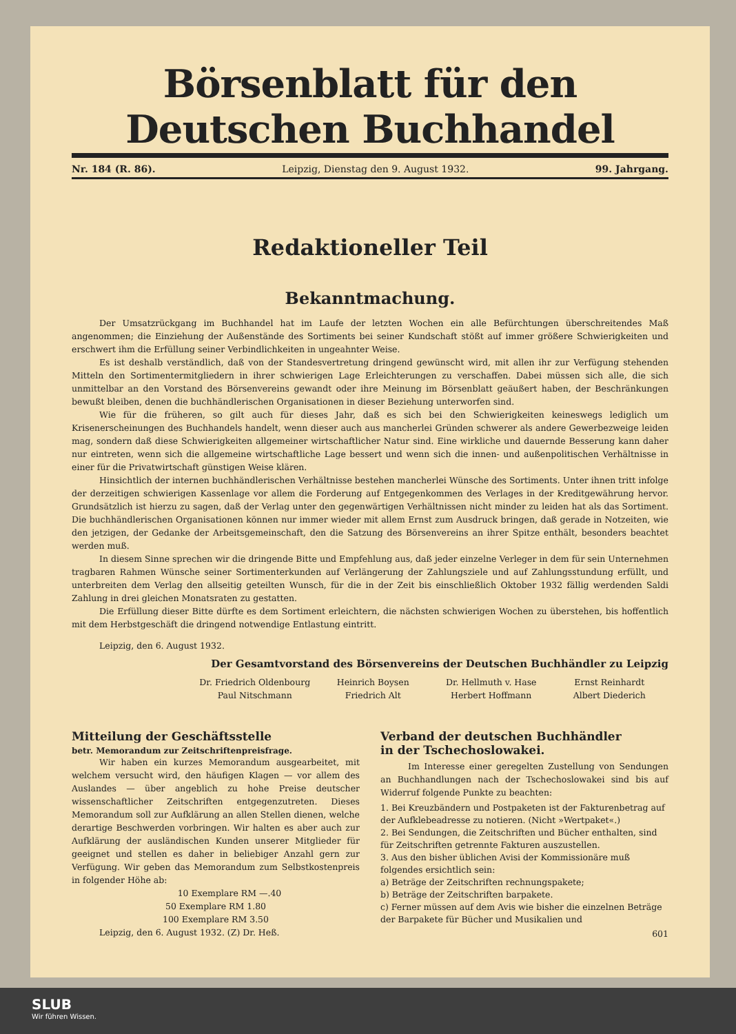Börsenblatt für den Deutschen Buchhandel
Nr. 184 (R. 86). Leipzig, Dienstag den 9. August 1932. 99. Jahrgang.
Redaktioneller Teil
Bekanntmachung.
Der Umsatzrückgang im Buchhandel hat im Laufe der letzten Wochen ein alle Befürchtungen überschreitendes Maß angenommen; die Einziehung der Außenstände des Sortiments bei seiner Kundschaft stößt auf immer größere Schwierigkeiten und erschwert ihm die Erfüllung seiner Verbindlichkeiten in ungeahnter Weise.
Es ist deshalb verständlich, daß von der Standesvertretung dringend gewünscht wird, mit allen ihr zur Verfügung stehenden Mitteln den Sortimentermitgliedern in ihrer schwierigen Lage Erleichterungen zu verschaffen. Dabei müssen sich alle, die sich unmittelbar an den Vorstand des Börsenvereins gewandt oder ihre Meinung im Börsenblatt geäußert haben, der Beschränkungen bewußt bleiben, denen die buchhändlerischen Organisationen in dieser Beziehung unterworfen sind.
Wie für die früheren, so gilt auch für dieses Jahr, daß es sich bei den Schwierigkeiten keineswegs lediglich um Krisenerscheinungen des Buchhandels handelt, wenn dieser auch aus mancherlei Gründen schwerer als andere Gewerbezweige leiden mag, sondern daß diese Schwierigkeiten allgemeiner wirtschaftlicher Natur sind. Eine wirkliche und dauernde Besserung kann daher nur eintreten, wenn sich die allgemeine wirtschaftliche Lage bessert und wenn sich die innen- und außenpolitischen Verhältnisse in einer für die Privatwirtschaft günstigen Weise klären.
Hinsichtlich der internen buchhändlerischen Verhältnisse bestehen mancherlei Wünsche des Sortiments. Unter ihnen tritt infolge der derzeitigen schwierigen Kassenlage vor allem die Forderung auf Entgegenkommen des Verlages in der Kreditgewährung hervor. Grundsätzlich ist hierzu zu sagen, daß der Verlag unter den gegenwärtigen Verhältnissen nicht minder zu leiden hat als das Sortiment. Die buchhändlerischen Organisationen können nur immer wieder mit allem Ernst zum Ausdruck bringen, daß gerade in Notzeiten, wie den jetzigen, der Gedanke der Arbeitsgemeinschaft, den die Satzung des Börsenvereins an ihrer Spitze enthält, besonders beachtet werden muß.
In diesem Sinne sprechen wir die dringende Bitte und Empfehlung aus, daß jeder einzelne Verleger in dem für sein Unternehmen tragbaren Rahmen Wünsche seiner Sortimenterkunden auf Verlängerung der Zahlungsziele und auf Zahlungsstundung erfüllt, und unterbreiten dem Verlag den allseitig geteilten Wunsch, für die in der Zeit bis einschließlich Oktober 1932 fällig werdenden Saldi Zahlung in drei gleichen Monatsraten zu gestatten.
Die Erfüllung dieser Bitte dürfte es dem Sortiment erleichtern, die nächsten schwierigen Wochen zu überstehen, bis hoffentlich mit dem Herbstgeschäft die dringend notwendige Entlastung eintritt.
Leipzig, den 6. August 1932.
Der Gesamtvorstand des Börsenvereins der Deutschen Buchhändler zu Leipzig
Dr. Friedrich Oldenbourg Heinrich Boysen Dr. Hellmuth v. Hase Ernst Reinhardt Paul Nitschmann Friedrich Alt Herbert Hoffmann Albert Diederich
Mitteilung der Geschäftsstelle
betr. Memorandum zur Zeitschriftenpreisfrage.
Wir haben ein kurzes Memorandum ausgearbeitet, mit welchem versucht wird, den häufigen Klagen — vor allem des Auslandes — über angeblich zu hohe Preise deutscher wissenschaftlicher Zeitschriften entgegenzutreten. Dieses Memorandum soll zur Aufklärung an allen Stellen dienen, welche derartige Beschwerden vorbringen. Wir halten es aber auch zur Aufklärung der ausländischen Kunden unserer Mitglieder für geeignet und stellen es daher in beliebiger Anzahl gern zur Verfügung. Wir geben das Memorandum zum Selbstkostenpreis in folgender Höhe ab:
10 Exemplare RM —.40
50 Exemplare RM 1.80
100 Exemplare RM 3.50
Leipzig, den 6. August 1932. (Z) Dr. Heß.
Verband der deutschen Buchhändler
in der Tschechoslowakei.
Im Interesse einer geregelten Zustellung von Sendungen an Buchhandlungen nach der Tschechoslowakei sind bis auf Widerruf folgende Punkte zu beachten:
1. Bei Kreuzbändern und Postpaketen ist der Fakturenbetrag auf der Aufklebeadresse zu notieren. (Nicht »Wertpaket«.)
2. Bei Sendungen, die Zeitschriften und Bücher enthalten, sind für Zeitschriften getrennte Fakturen auszustellen.
3. Aus den bisher üblichen Avisi der Kommissionäre muß folgendes ersichtlich sein:
a) Beträge der Zeitschriften rechnungspakete;
b) Beträge der Zeitschriften barpakete.
c) Ferner müssen auf dem Avis wie bisher die einzelnen Beträge der Barpakete für Bücher und Musikalien und
601
SLUB
Wir führen Wissen.